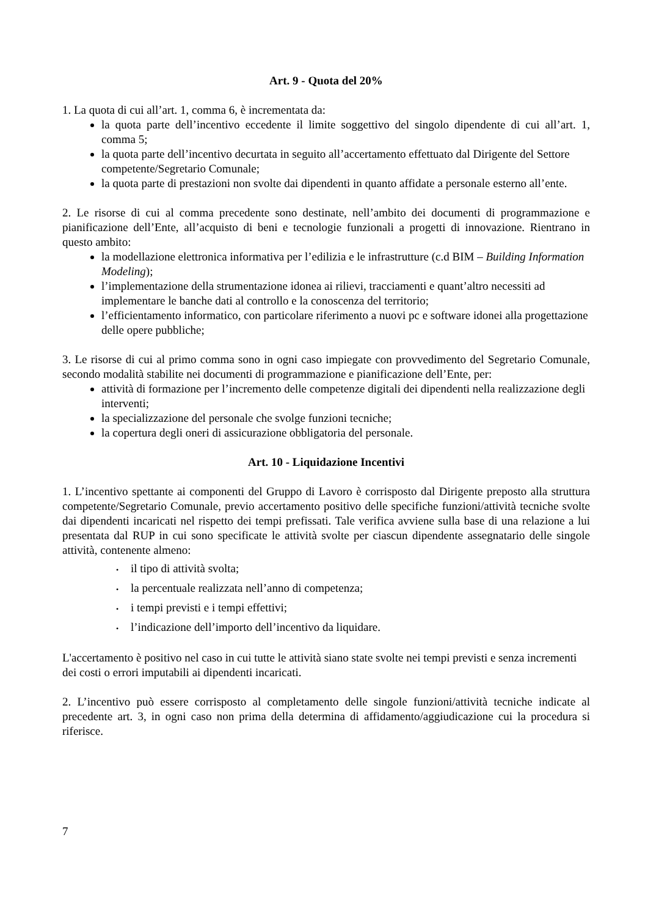Art. 9 - Quota del 20%
1. La quota di cui all’art. 1, comma 6, è incrementata da:
la quota parte dell’incentivo eccedente il limite soggettivo del singolo dipendente di cui all’art. 1, comma 5;
la quota parte dell’incentivo decurtata in seguito all’accertamento effettuato dal Dirigente del Settore competente/Segretario Comunale;
la quota parte di prestazioni non svolte dai dipendenti in quanto affidate a personale esterno all’ente.
2. Le risorse di cui al comma precedente sono destinate, nell’ambito dei documenti di programmazione e pianificazione dell’Ente, all’acquisto di beni e tecnologie funzionali a progetti di innovazione. Rientrano in questo ambito:
la modellazione elettronica informativa per l’edilizia e le infrastrutture (c.d BIM – Building Information Modeling);
l’implementazione della strumentazione idonea ai rilievi, tracciamenti e quant’altro necessiti ad implementare le banche dati al controllo e la conoscenza del territorio;
l’efficientamento informatico, con particolare riferimento a nuovi pc e software idonei alla progettazione delle opere pubbliche;
3. Le risorse di cui al primo comma sono in ogni caso impiegate con provvedimento del Segretario Comunale, secondo modalità stabilite nei documenti di programmazione e pianificazione dell’Ente, per:
attività di formazione per l’incremento delle competenze digitali dei dipendenti nella realizzazione degli interventi;
la specializzazione del personale che svolge funzioni tecniche;
la copertura degli oneri di assicurazione obbligatoria del personale.
Art. 10 - Liquidazione Incentivi
1. L’incentivo spettante ai componenti del Gruppo di Lavoro è corrisposto dal Dirigente preposto alla struttura competente/Segretario Comunale, previo accertamento positivo delle specifiche funzioni/attività tecniche svolte dai dipendenti incaricati nel rispetto dei tempi prefissati. Tale verifica avviene sulla base di una relazione a lui presentata dal RUP in cui sono specificate le attività svolte per ciascun dipendente assegnatario delle singole attività, contenente almeno:
• il tipo di attività svolta;
• la percentuale realizzata nell’anno di competenza;
• i tempi previsti e i tempi effettivi;
• l’indicazione dell’importo dell’incentivo da liquidare.
L'accertamento è positivo nel caso in cui tutte le attività siano state svolte nei tempi previsti e senza incrementi dei costi o errori imputabili ai dipendenti incaricati.
2. L’incentivo può essere corrisposto al completamento delle singole funzioni/attività tecniche indicate al precedente art. 3, in ogni caso non prima della determina di affidamento/aggiudicazione cui la procedura si riferisce.
7